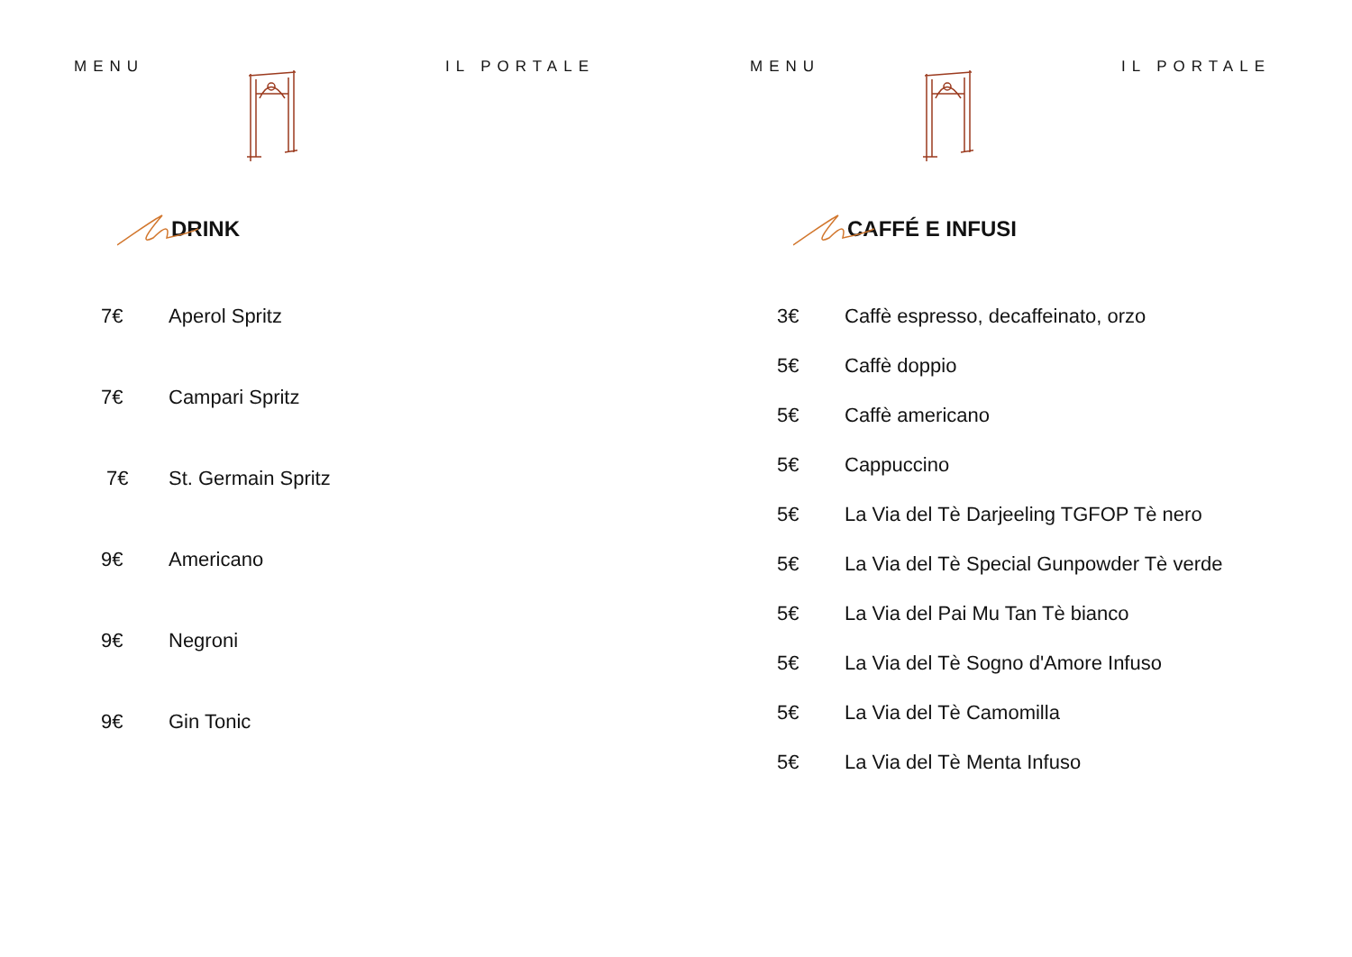MENU IL PORTALE
DRINK
7€ Aperol Spritz
7€ Campari Spritz
7€ St. Germain Spritz
9€ Americano
9€ Negroni
9€ Gin Tonic
MENU IL PORTALE
CAFFÉ E INFUSI
3€ Caffè espresso, decaffeinato, orzo
5€ Caffè doppio
5€ Caffè americano
5€ Cappuccino
5€ La Via del Tè Darjeeling TGFOP Tè nero
5€ La Via del Tè Special Gunpowder Tè verde
5€ La Via del Pai Mu Tan Tè bianco
5€ La Via del Tè Sogno d'Amore Infuso
5€ La Via del Tè Camomilla
5€ La Via del Tè Menta Infuso